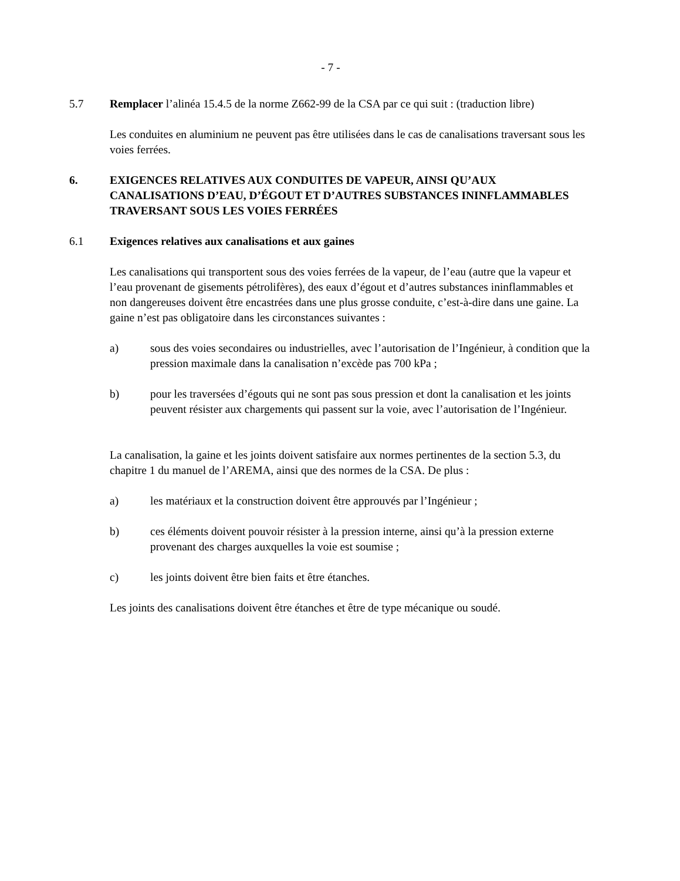- 7 -
5.7 Remplacer l’alinéa 15.4.5 de la norme Z662-99 de la CSA par ce qui suit : (traduction libre)
Les conduites en aluminium ne peuvent pas être utilisées dans le cas de canalisations traversant sous les voies ferrées.
6. EXIGENCES RELATIVES AUX CONDUITES DE VAPEUR, AINSI QU’AUX CANALISATIONS D’EAU, D’ÉGOUT ET D’AUTRES SUBSTANCES ININFLAMMABLES TRAVERSANT SOUS LES VOIES FERRÉES
6.1 Exigences relatives aux canalisations et aux gaines
Les canalisations qui transportent sous des voies ferrées de la vapeur, de l’eau (autre que la vapeur et l’eau provenant de gisements pétrolifères), des eaux d’égout et d’autres substances ininflammables et non dangereuses doivent être encastrées dans une plus grosse conduite, c’est-à-dire dans une gaine. La gaine n’est pas obligatoire dans les circonstances suivantes :
a) sous des voies secondaires ou industrielles, avec l’autorisation de l’Ingénieur, à condition que la pression maximale dans la canalisation n’excède pas 700 kPa ;
b) pour les traversées d’égouts qui ne sont pas sous pression et dont la canalisation et les joints peuvent résister aux chargements qui passent sur la voie, avec l’autorisation de l’Ingénieur.
La canalisation, la gaine et les joints doivent satisfaire aux normes pertinentes de la section 5.3, du chapitre 1 du manuel de l’AREMA, ainsi que des normes de la CSA. De plus :
a) les matériaux et la construction doivent être approuvés par l’Ingénieur ;
b) ces éléments doivent pouvoir résister à la pression interne, ainsi qu’à la pression externe provenant des charges auxquelles la voie est soumise ;
c) les joints doivent être bien faits et être étanches.
Les joints des canalisations doivent être étanches et être de type mécanique ou soudé.